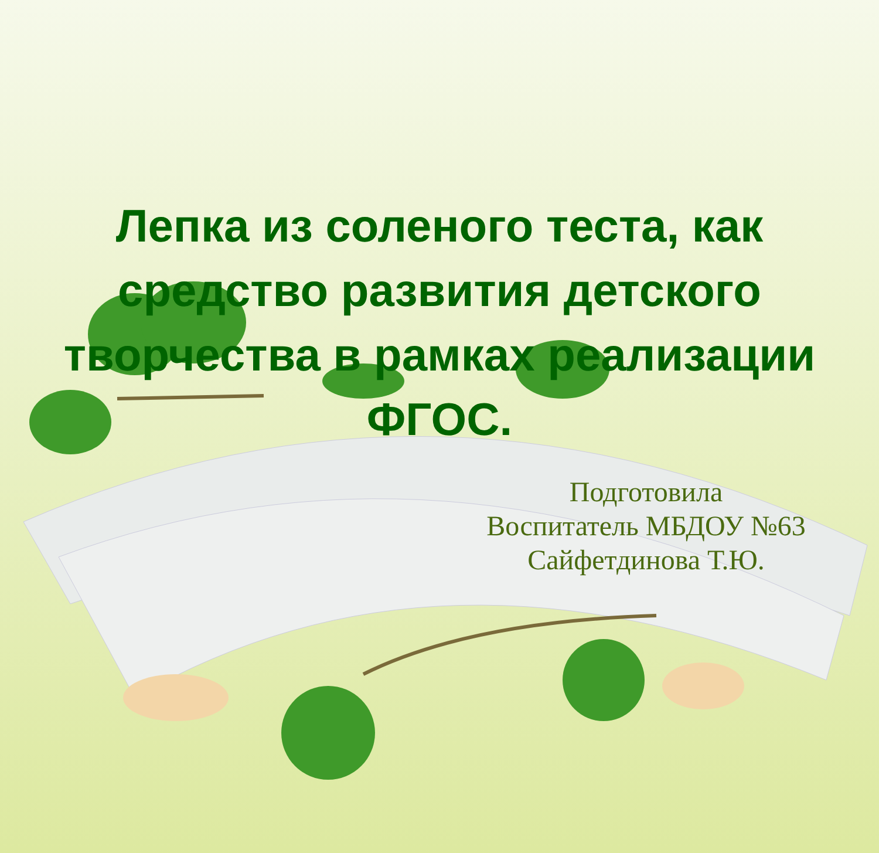Лепка из соленого теста, как средство развития детского творчества в рамках реализации ФГОС.
Подготовила
Воспитатель МБДОУ №63
Сайфетдинова Т.Ю.